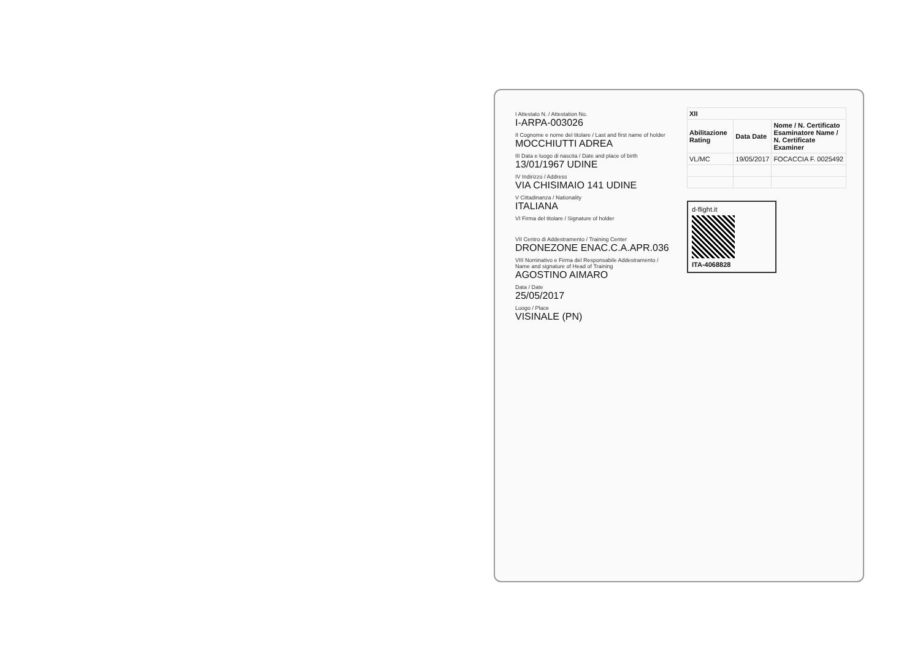I Attestato N. / Attestation No.
I-ARPA-003026
II Cognome e nome del titolare / Last and first name of holder
MOCCHIUTTI ADREA
III Data e luogo di nascita / Date and place of birth
13/01/1967 UDINE
IV Indirizzo / Address
VIA CHISIMAIO 141 UDINE
V Cittadinanza / Nationality
ITALIANA
VI Firma del titolare / Signature of holder
VII Centro di Addestramento / Training Center
DRONEZONE ENAC.C.A.APR.036
VIII Nominativo e Firma del Responsabile Addestramento / Name and signature of Head of Training
AGOSTINO AIMARO
Data / Date
25/05/2017
Luogo / Place
VISINALE (PN)
| XII | | |
| --- | --- | --- |
| Abilitazione Rating | Data Date | Nome / N. Certificato Esaminatore Name / N. Certificate Examiner |
| VL/MC | 19/05/2017 | FOCACCIA F. 0025492 |
d-flight.it
ITA-4068828